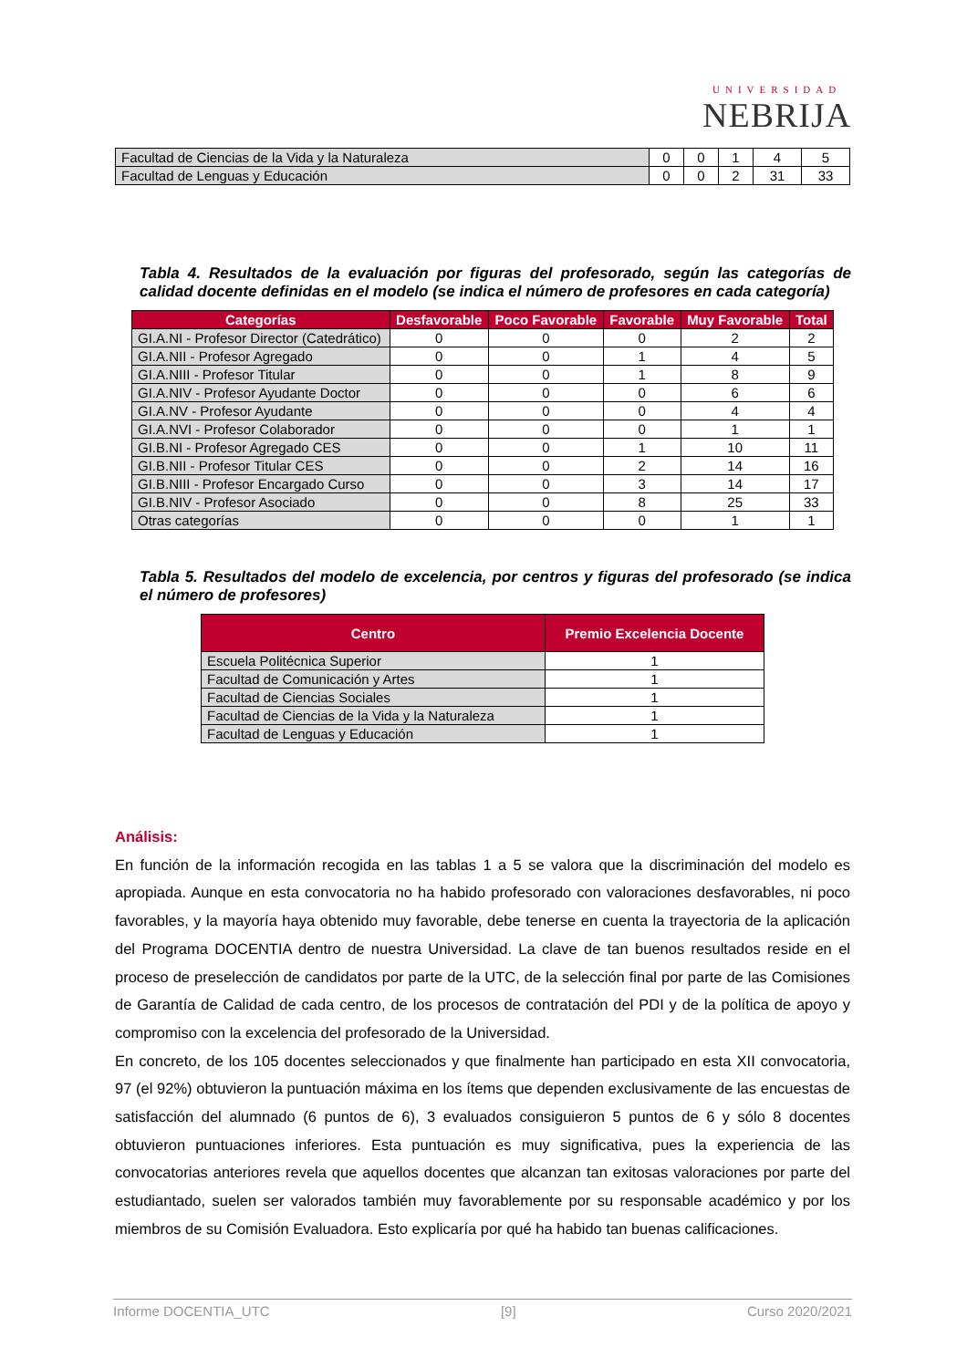UNIVERSIDAD
NEBRIJA
| Facultad de Ciencias de la Vida y la Naturaleza | 0 | 0 | 1 | 4 | 5 |
| Facultad de Lenguas y Educación | 0 | 0 | 2 | 31 | 33 |
Tabla 4. Resultados de la evaluación por figuras del profesorado, según las categorías de calidad docente definidas en el modelo (se indica el número de profesores en cada categoría)
| Categorías | Desfavorable | Poco Favorable | Favorable | Muy Favorable | Total |
| --- | --- | --- | --- | --- | --- |
| GI.A.NI - Profesor Director (Catedrático) | 0 | 0 | 0 | 2 | 2 |
| GI.A.NII - Profesor Agregado | 0 | 0 | 1 | 4 | 5 |
| GI.A.NIII - Profesor Titular | 0 | 0 | 1 | 8 | 9 |
| GI.A.NIV - Profesor Ayudante Doctor | 0 | 0 | 0 | 6 | 6 |
| GI.A.NV - Profesor Ayudante | 0 | 0 | 0 | 4 | 4 |
| GI.A.NVI - Profesor Colaborador | 0 | 0 | 0 | 1 | 1 |
| GI.B.NI - Profesor Agregado CES | 0 | 0 | 1 | 10 | 11 |
| GI.B.NII - Profesor Titular CES | 0 | 0 | 2 | 14 | 16 |
| GI.B.NIII - Profesor Encargado Curso | 0 | 0 | 3 | 14 | 17 |
| GI.B.NIV - Profesor Asociado | 0 | 0 | 8 | 25 | 33 |
| Otras categorías | 0 | 0 | 0 | 1 | 1 |
Tabla 5. Resultados del modelo de excelencia, por centros y figuras del profesorado (se indica el número de profesores)
| Centro | Premio Excelencia Docente |
| --- | --- |
| Escuela Politécnica Superior | 1 |
| Facultad de Comunicación y Artes | 1 |
| Facultad de Ciencias Sociales | 1 |
| Facultad de Ciencias de la Vida y la Naturaleza | 1 |
| Facultad de Lenguas y Educación | 1 |
Análisis:
En función de la información recogida en las tablas 1 a 5 se valora que la discriminación del modelo es apropiada. Aunque en esta convocatoria no ha habido profesorado con valoraciones desfavorables, ni poco favorables, y la mayoría haya obtenido muy favorable, debe tenerse en cuenta la trayectoria de la aplicación del Programa DOCENTIA dentro de nuestra Universidad. La clave de tan buenos resultados reside en el proceso de preselección de candidatos por parte de la UTC, de la selección final por parte de las Comisiones de Garantía de Calidad de cada centro, de los procesos de contratación del PDI y de la política de apoyo y compromiso con la excelencia del profesorado de la Universidad.
En concreto, de los 105 docentes seleccionados y que finalmente han participado en esta XII convocatoria, 97 (el 92%) obtuvieron la puntuación máxima en los ítems que dependen exclusivamente de las encuestas de satisfacción del alumnado (6 puntos de 6), 3 evaluados consiguieron 5 puntos de 6 y sólo 8 docentes obtuvieron puntuaciones inferiores. Esta puntuación es muy significativa, pues la experiencia de las convocatorias anteriores revela que aquellos docentes que alcanzan tan exitosas valoraciones por parte del estudiantado, suelen ser valorados también muy favorablemente por su responsable académico y por los miembros de su Comisión Evaluadora. Esto explicaría por qué ha habido tan buenas calificaciones.
Informe DOCENTIA_UTC [9] Curso 2020/2021